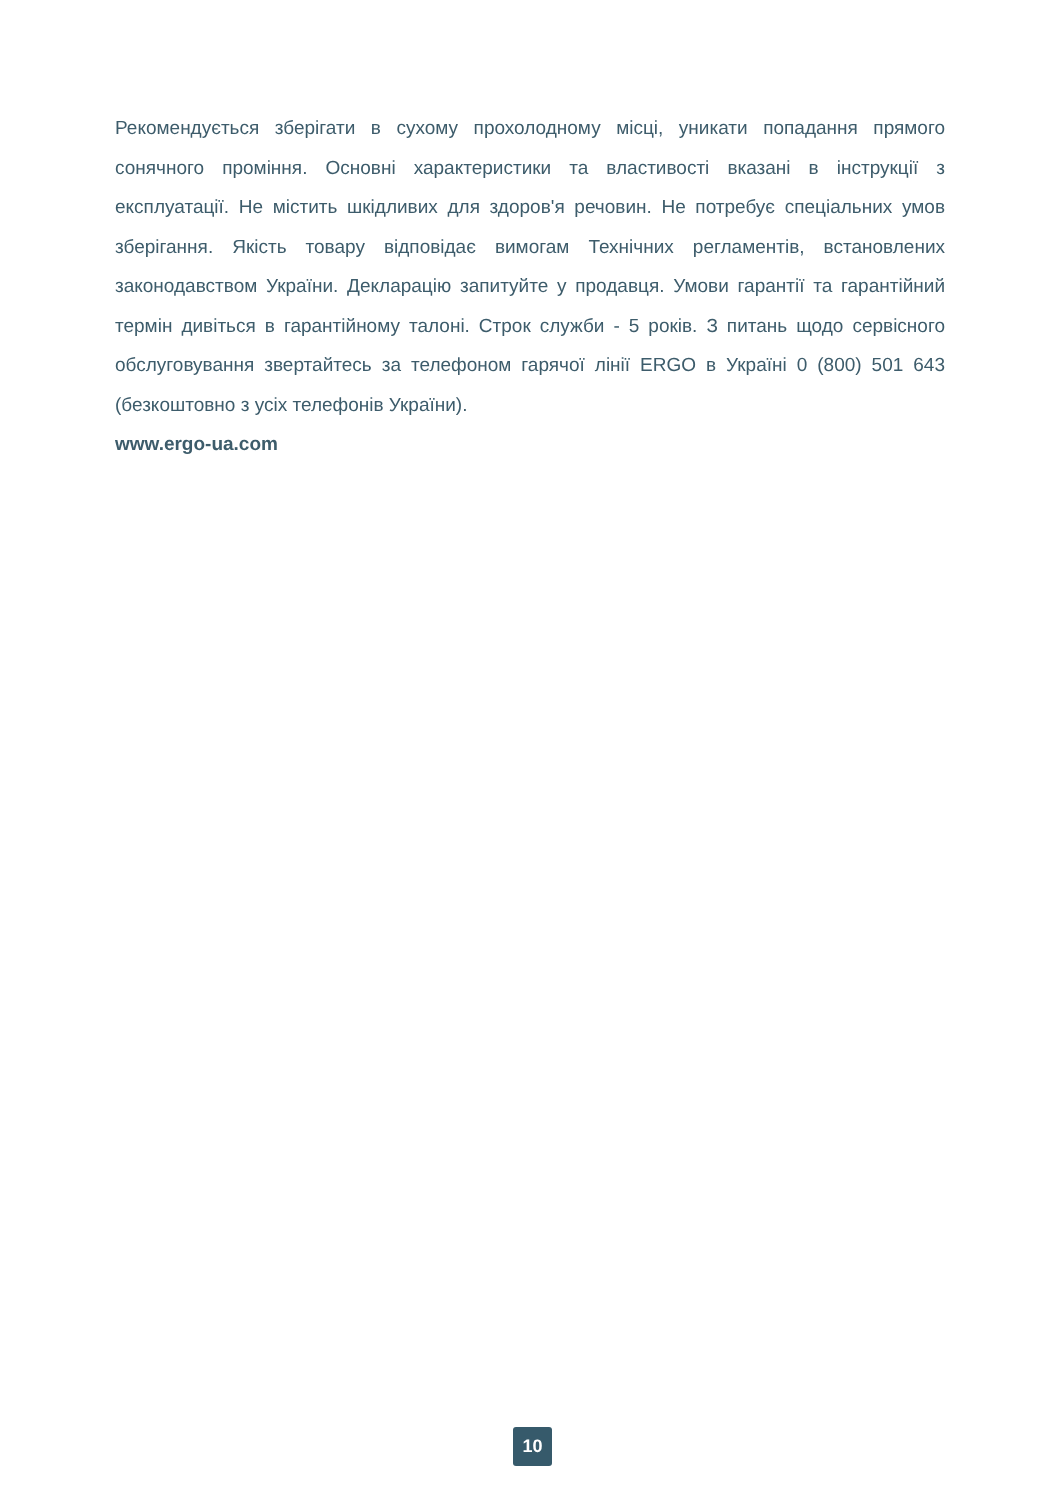Рекомендується зберігати в сухому прохолодному місці, уникати попадання прямого сонячного проміння. Основні характеристики та властивості вказані в інструкції з експлуатації. Не містить шкідливих для здоров'я речовин. Не потребує спеціальних умов зберігання. Якість товару відповідає вимогам Технічних регламентів, встановлених законодавством України. Декларацію запитуйте у продавця. Умови гарантії та гарантійний термін дивіться в гарантійному талоні. Строк служби - 5 років. З питань щодо сервісного обслуговування звертайтесь за телефоном гарячої лінії ERGO в Україні 0 (800) 501 643 (безкоштовно з усіх телефонів України).
www.ergo-ua.com
10